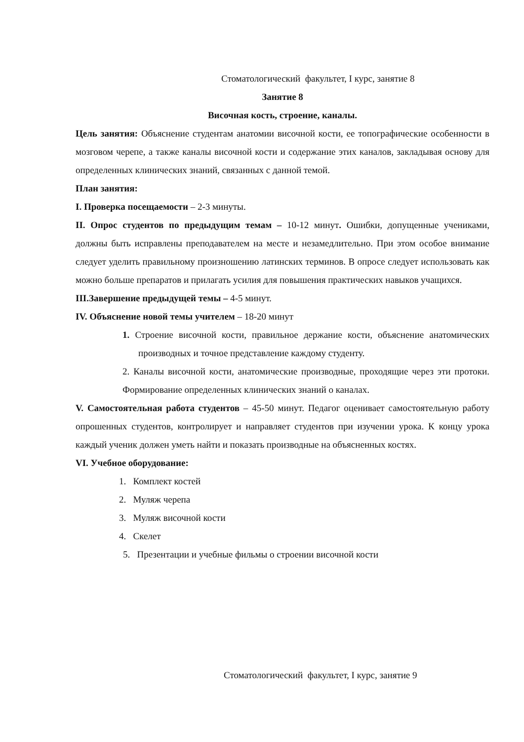Стоматологический факультет, I курс, занятие 8
Занятие 8
Височная кость, строение, каналы.
Цель занятия: Объяснение студентам анатомии височной кости, ее топографические особенности в мозговом черепе, а также каналы височной кости и содержание этих каналов, закладывая основу для определенных клинических знаний, связанных с данной темой.
План занятия:
I. Проверка посещаемости – 2-3 минуты.
II. Опрос студентов по предыдущим темам – 10-12 минут. Ошибки, допущенные учениками, должны быть исправлены преподавателем на месте и незамедлительно. При этом особое внимание следует уделить правильному произношению латинских терминов. В опросе следует использовать как можно больше препаратов и прилагать усилия для повышения практических навыков учащихся.
III.Завершение предыдущей темы – 4-5 минут.
IV. Объяснение новой темы учителем – 18-20 минут
1. Строение височной кости, правильное держание кости, объяснение анатомических производных и точное представление каждому студенту.
2. Каналы височной кости, анатомические производные, проходящие через эти протоки. Формирование определенных клинических знаний о каналах.
V. Самостоятельная работа студентов – 45-50 минут. Педагог оценивает самостоятельную работу опрошенных студентов, контролирует и направляет студентов при изучении урока. К концу урока каждый ученик должен уметь найти и показать производные на объясненных костях.
VI. Учебное оборудование:
1. Комплект костей
2. Муляж черепа
3. Муляж височной кости
4. Скелет
5. Презентации и учебные фильмы о строении височной кости
Стоматологический факультет, I курс, занятие 9